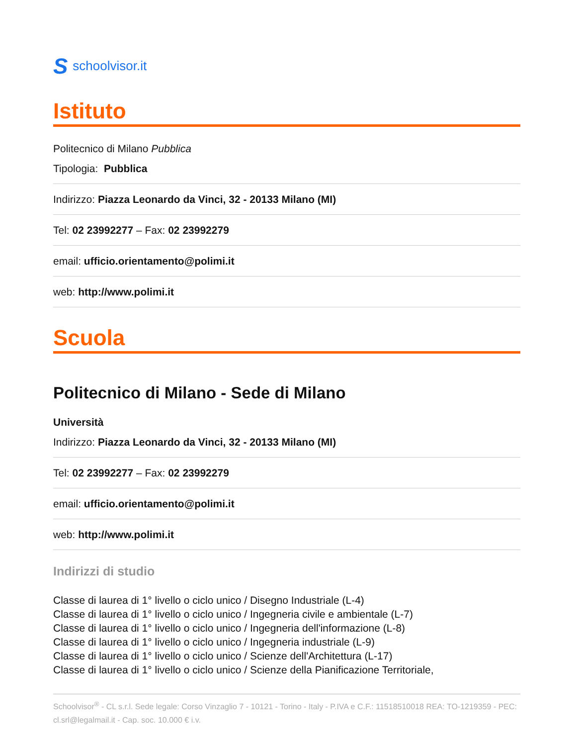Sschoolvisor.it
Istituto
Politecnico di Milano Pubblica
Tipologia: Pubblica
Indirizzo: Piazza Leonardo da Vinci, 32 - 20133 Milano (MI)
Tel: 02 23992277 – Fax: 02 23992279
email: ufficio.orientamento@polimi.it
web: http://www.polimi.it
Scuola
Politecnico di Milano - Sede di Milano
Università
Indirizzo: Piazza Leonardo da Vinci, 32 - 20133 Milano (MI)
Tel: 02 23992277 – Fax: 02 23992279
email: ufficio.orientamento@polimi.it
web: http://www.polimi.it
Indirizzi di studio
Classe di laurea di 1° livello o ciclo unico / Disegno Industriale (L-4)
Classe di laurea di 1° livello o ciclo unico / Ingegneria civile e ambientale (L-7)
Classe di laurea di 1° livello o ciclo unico / Ingegneria dell'informazione (L-8)
Classe di laurea di 1° livello o ciclo unico / Ingegneria industriale (L-9)
Classe di laurea di 1° livello o ciclo unico / Scienze dell'Architettura (L-17)
Classe di laurea di 1° livello o ciclo unico / Scienze della Pianificazione Territoriale,
Schoolvisor<sup>®</sup> - CL s.r.l. Sede legale: Corso Vinzaglio 7 - 10121 - Torino - Italy - P.IVA e C.F.: 11518510018 REA: TO-1219359 - PEC: cl.srl@legalmail.it - Cap. soc. 10.000 € i.v.